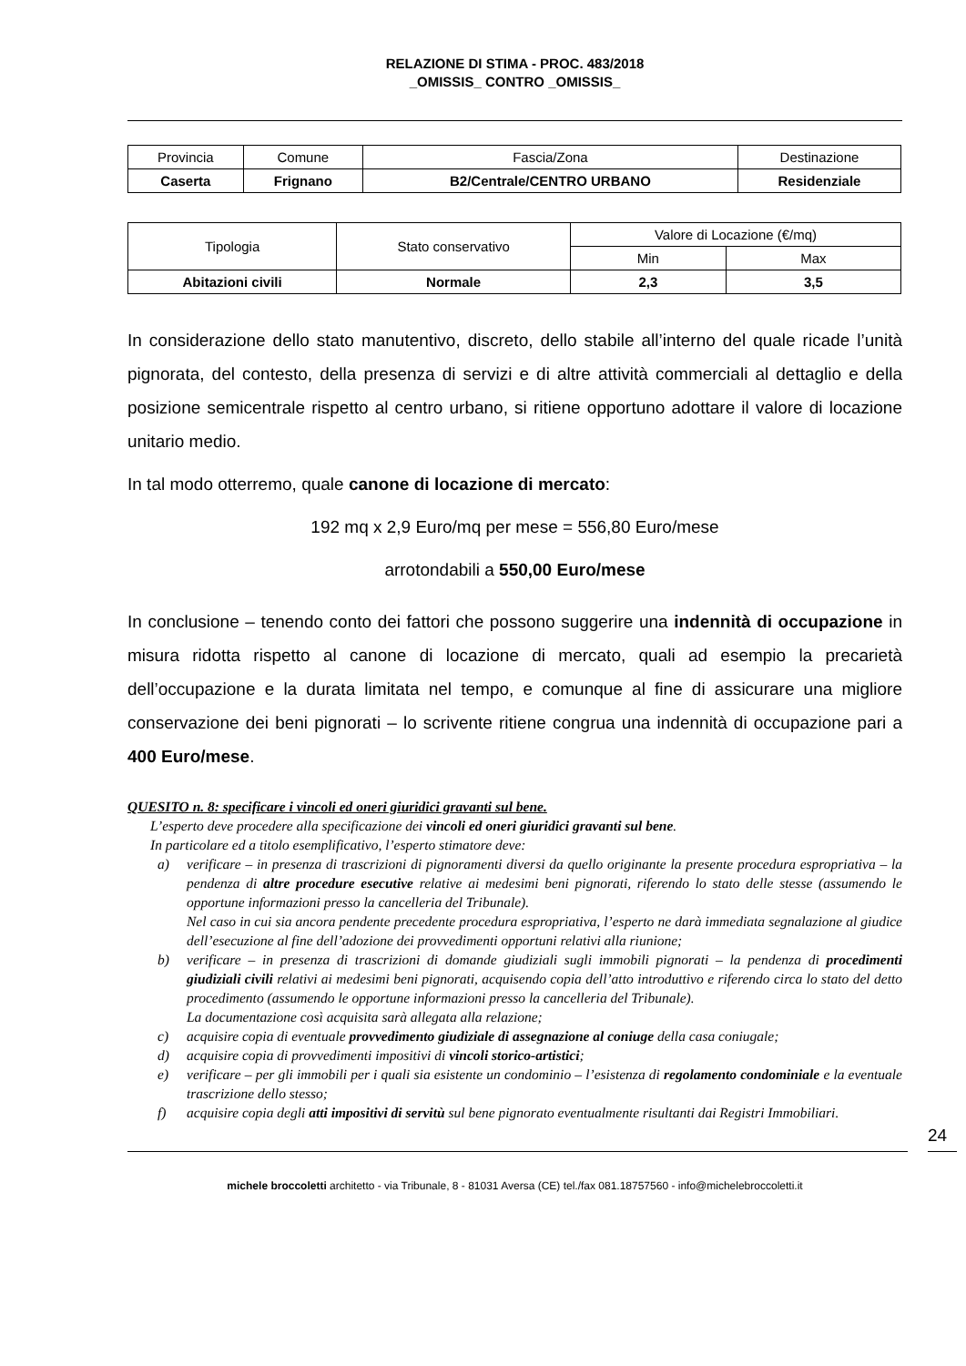RELAZIONE DI STIMA - PROC. 483/2018
_OMISSIS_ CONTRO _OMISSIS_
| Provincia | Comune | Fascia/Zona | Destinazione |
| --- | --- | --- | --- |
| Caserta | Frignano | B2/Centrale/CENTRO URBANO | Residenziale |
| Tipologia | Stato conservativo | Valore di Locazione (€/mq) | |
| --- | --- | --- | --- |
| | | Min | Max |
| Abitazioni civili | Normale | 2,3 | 3,5 |
In considerazione dello stato manutentivo, discreto, dello stabile all’interno del quale ricade l’unità pignorata, del contesto, della presenza di servizi e di altre attività commerciali al dettaglio e della posizione semicentrale rispetto al centro urbano, si ritiene opportuno adottare il valore di locazione unitario medio.
In tal modo otterremo, quale canone di locazione di mercato:
192 mq x 2,9 Euro/mq per mese = 556,80 Euro/mese
arrotondabili a 550,00 Euro/mese
In conclusione – tenendo conto dei fattori che possono suggerire una indennità di occupazione in misura ridotta rispetto al canone di locazione di mercato, quali ad esempio la precarietà dell’occupazione e la durata limitata nel tempo, e comunque al fine di assicurare una migliore conservazione dei beni pignorati – lo scrivente ritiene congrua una indennità di occupazione pari a 400 Euro/mese.
QUESITO n. 8: specificare i vincoli ed oneri giuridici gravanti sul bene.
L’esperto deve procedere alla specificazione dei vincoli ed oneri giuridici gravanti sul bene.
In particolare ed a titolo esemplificativo, l’esperto stimatore deve:
a) verificare – in presenza di trascrizioni di pignoramenti diversi da quello originante la presente procedura espropriativa – la pendenza di altre procedure esecutive relative ai medesimi beni pignorati, riferendo lo stato delle stesse (assumendo le opportune informazioni presso la cancelleria del Tribunale).
Nel caso in cui sia ancora pendente precedente procedura espropriativa, l’esperto ne darà immediata segnalazione al giudice dell’esecuzione al fine dell’adozione dei provvedimenti opportuni relativi alla riunione;
b) verificare – in presenza di trascrizioni di domande giudiziali sugli immobili pignorati – la pendenza di procedimenti giudiziali civili relativi ai medesimi beni pignorati, acquisendo copia dell’atto introduttivo e riferendo circa lo stato del detto procedimento (assumendo le opportune informazioni presso la cancelleria del Tribunale).
La documentazione così acquisita sarà allegata alla relazione;
c) acquisire copia di eventuale provvedimento giudiziale di assegnazione al coniuge della casa coniugale;
d) acquisire copia di provvedimenti impositivi di vincoli storico-artistici;
e) verificare – per gli immobili per i quali sia esistente un condominio – l’esistenza di regolamento condominiale e la eventuale trascrizione dello stesso;
f) acquisire copia degli atti impositivi di servitù sul bene pignorato eventualmente risultanti dai Registri Immobiliari.
24
michele broccoletti architetto - via Tribunale, 8 - 81031 Aversa (CE) tel./fax 081.18757560 - info@michelebroccoletti.it